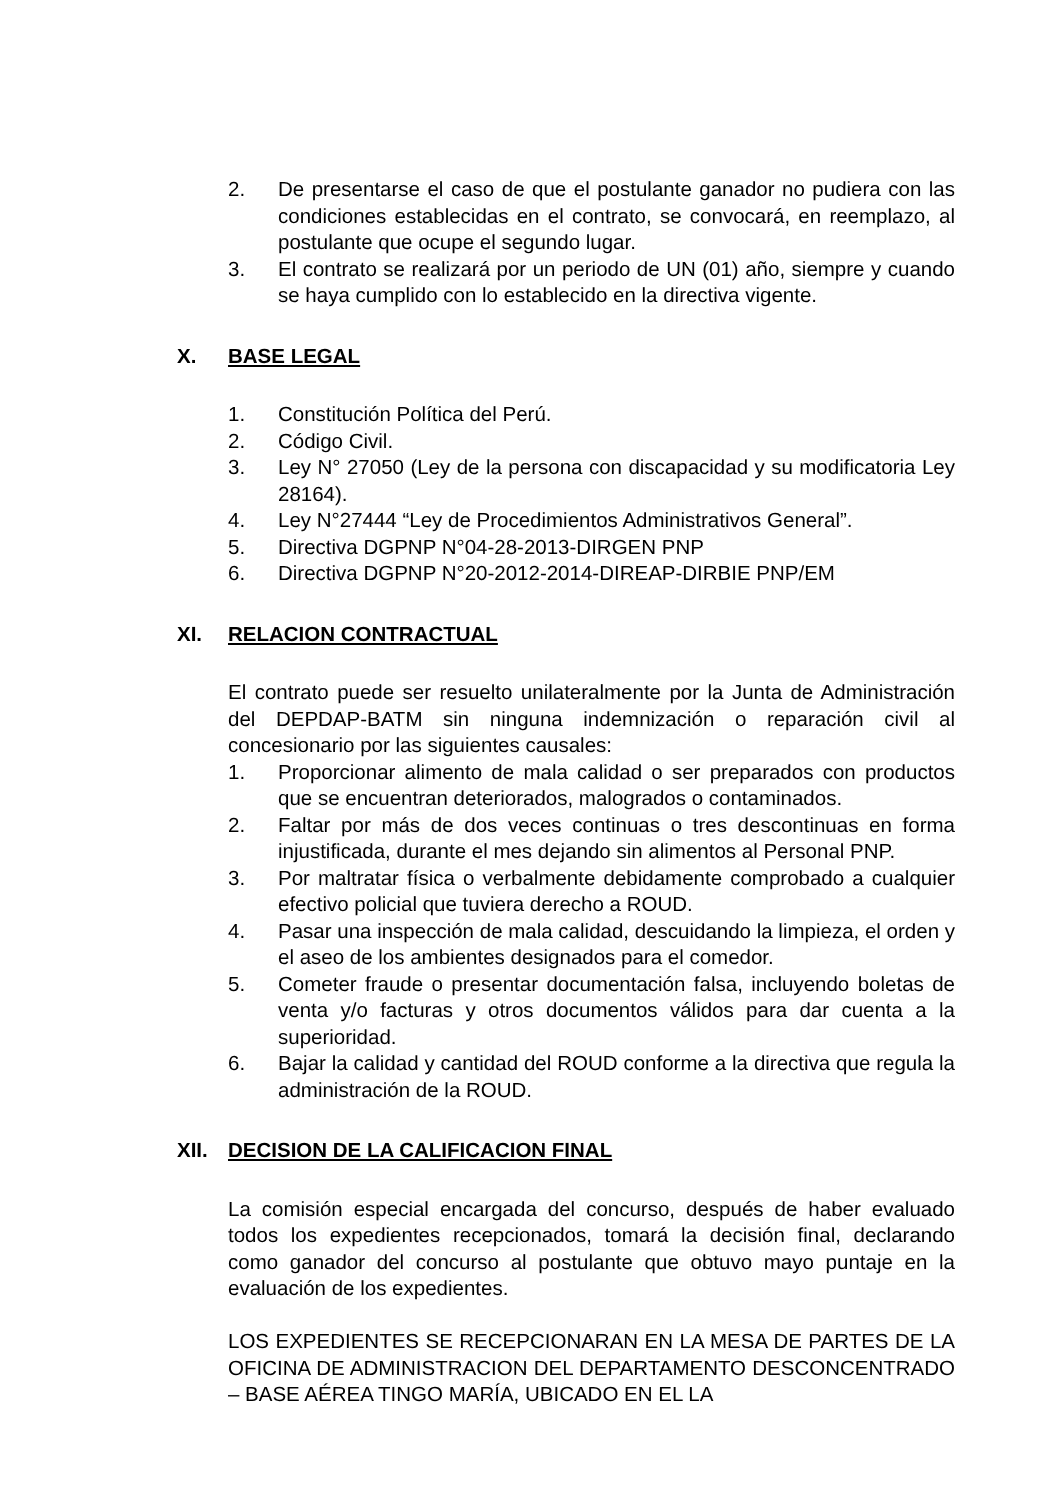2. De presentarse el caso de que el postulante ganador no pudiera con las condiciones establecidas en el contrato, se convocará, en reemplazo, al postulante que ocupe el segundo lugar.
3. El contrato se realizará por un periodo de UN (01) año, siempre y cuando se haya cumplido con lo establecido en la directiva vigente.
X. BASE LEGAL
1. Constitución Política del Perú.
2. Código Civil.
3. Ley N° 27050 (Ley de la persona con discapacidad y su modificatoria Ley 28164).
4. Ley N°27444 “Ley de Procedimientos Administrativos General”.
5. Directiva DGPNP N°04-28-2013-DIRGEN PNP
6. Directiva DGPNP N°20-2012-2014-DIREAP-DIRBIE PNP/EM
XI. RELACION CONTRACTUAL
El contrato puede ser resuelto unilateralmente por la Junta de Administración del DEPDAP-BATM sin ninguna indemnización o reparación civil al concesionario por las siguientes causales:
1. Proporcionar alimento de mala calidad o ser preparados con productos que se encuentran deteriorados, malogrados o contaminados.
2. Faltar por más de dos veces continuas o tres descontinuas en forma injustificada, durante el mes dejando sin alimentos al Personal PNP.
3. Por maltratar física o verbalmente debidamente comprobado a cualquier efectivo policial que tuviera derecho a ROUD.
4. Pasar una inspección de mala calidad, descuidando la limpieza, el orden y el aseo de los ambientes designados para el comedor.
5. Cometer fraude o presentar documentación falsa, incluyendo boletas de venta y/o facturas y otros documentos válidos para dar cuenta a la superioridad.
6. Bajar la calidad y cantidad del ROUD conforme a la directiva que regula la administración de la ROUD.
XII. DECISION DE LA CALIFICACION FINAL
La comisión especial encargada del concurso, después de haber evaluado todos los expedientes recepcionados, tomará la decisión final, declarando como ganador del concurso al postulante que obtuvo mayo puntaje en la evaluación de los expedientes.
LOS EXPEDIENTES SE RECEPCIONARAN EN LA MESA DE PARTES DE LA OFICINA DE ADMINISTRACION DEL DEPARTAMENTO DESCONCENTRADO – BASE AÉREA TINGO MARÍA, UBICADO EN EL LA